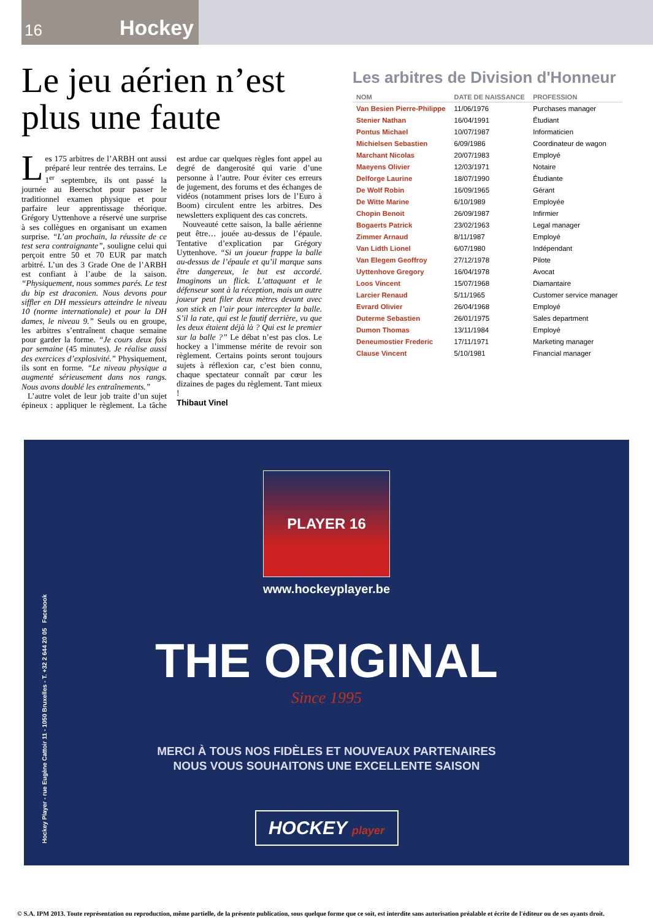16 Hockey
Le jeu aérien n’est plus une faute
Les 175 arbitres de l’ARBH ont aussi préparé leur rentrée des terrains. Le 1<sup>er</sup> septembre, ils ont passé la journée au Beerschot pour passer le traditionnel examen physique et pour parfaire leur apprentissage théorique. Grégory Uyttenhove a réservé une surprise à ses collègues en organisant un examen surprise. “L’an prochain, la réussite de ce test sera contraignante”, souligne celui qui perçoit entre 50 et 70 EUR par match arbitré. L’un des 3 Grade One de l’ARBH est confiant à l’aube de la saison. “Physiquement, nous sommes parés. Le test du bip est draconien. Nous devons pour siffler en DH messieurs atteindre le niveau 10 (norme internationale) et pour la DH dames, le niveau 9.” Seuls ou en groupe, les arbitres s’entraînent chaque semaine pour garder la forme. “Je cours deux fois par semaine (45 minutes). Je réalise aussi des exercices d’explosivité.” Physiquement, ils sont en forme. “Le niveau physique a augmenté sérieusement dans nos rangs. Nous avons doublé les entraînements.”
L’autre volet de leur job traite d’un sujet épineux : appliquer le règlement. La tâche est ardue car quelques règles font appel au degré de dangerosité qui varie d’une personne à l’autre. Pour éviter ces erreurs de jugement, des forums et des échanges de vidéos (notamment prises lors de l’Euro à Boom) circulent entre les arbitres. Des newsletters expliquent des cas concrets.
Nouveauté cette saison, la balle aérienne peut être… jouée au-dessus de l’épaule. Tentative d’explication par Grégory Uyttenhove. “Si un joueur frappe la balle au-dessus de l’épaule et qu’il marque sans être dangereux, le but est accordé. Imaginons un flick. L’attaquant et le défenseur sont à la réception, mais un autre joueur peut filer deux mètres devant avec son stick en l’air pour intercepter la balle. S’il la rate, qui est le fautif derrière, vu que les deux étaient déjà là ? Qui est le premier sur la balle ?” Le débat n’est pas clos. Le hockey a l’immense mérite de revoir son règlement. Certains points seront toujours sujets à réflexion car, c’est bien connu, chaque spectateur connaît par cœur les dizaines de pages du règlement. Tant mieux !
Thibaut Vinel
Les arbitres de Division d'Honneur
| NOM | DATE DE NAISSANCE | PROFESSION |
| --- | --- | --- |
| Van Besien Pierre-Philippe | 11/06/1976 | Purchases manager |
| Stenier Nathan | 16/04/1991 | Étudiant |
| Pontus Michael | 10/07/1987 | Informaticien |
| Michielsen Sebastien | 6/09/1986 | Coordinateur de wagon |
| Marchant Nicolas | 20/07/1983 | Employé |
| Maeyens Olivier | 12/03/1971 | Notaire |
| Delforge Laurine | 18/07/1990 | Étudiante |
| De Wolf Robin | 16/09/1965 | Gérant |
| De Witte Marine | 6/10/1989 | Employée |
| Chopin Benoit | 26/09/1987 | Infirmier |
| Bogaerts Patrick | 23/02/1963 | Legal manager |
| Zimmer Arnaud | 8/11/1987 | Employé |
| Van Lidth Lionel | 6/07/1980 | Indépendant |
| Van Elegem Geoffroy | 27/12/1978 | Pilote |
| Uyttenhove Gregory | 16/04/1978 | Avocat |
| Loos Vincent | 15/07/1968 | Diamantaire |
| Larcier Renaud | 5/11/1965 | Customer service manager |
| Evrard Olivier | 26/04/1968 | Employé |
| Duterme Sebastien | 26/01/1975 | Sales department |
| Dumon Thomas | 13/11/1984 | Employé |
| Deneumostier Frederic | 17/11/1971 | Marketing manager |
| Clause Vincent | 5/10/1981 | Financial manager |
Hockey Player - rue Eugène Cattoir 11 - 1050 Bruxelles - T. +32 2 644 20 05 Facebook
PLAYER 16
www.hockeyplayer.be
THE ORIGINAL
Since 1995
MERCI À TOUS NOS FIDÈLES ET NOUVEAUX PARTENAIRES
NOUS VOUS SOUHAITONS UNE EXCELLENTE SAISON
HOCKEY player
© S.A. IPM 2013. Toute représentation ou reproduction, même partielle, de la présente publication, sous quelque forme que ce soit, est interdite sans autorisation préalable et écrite de l'éditeur ou de ses ayants droit.